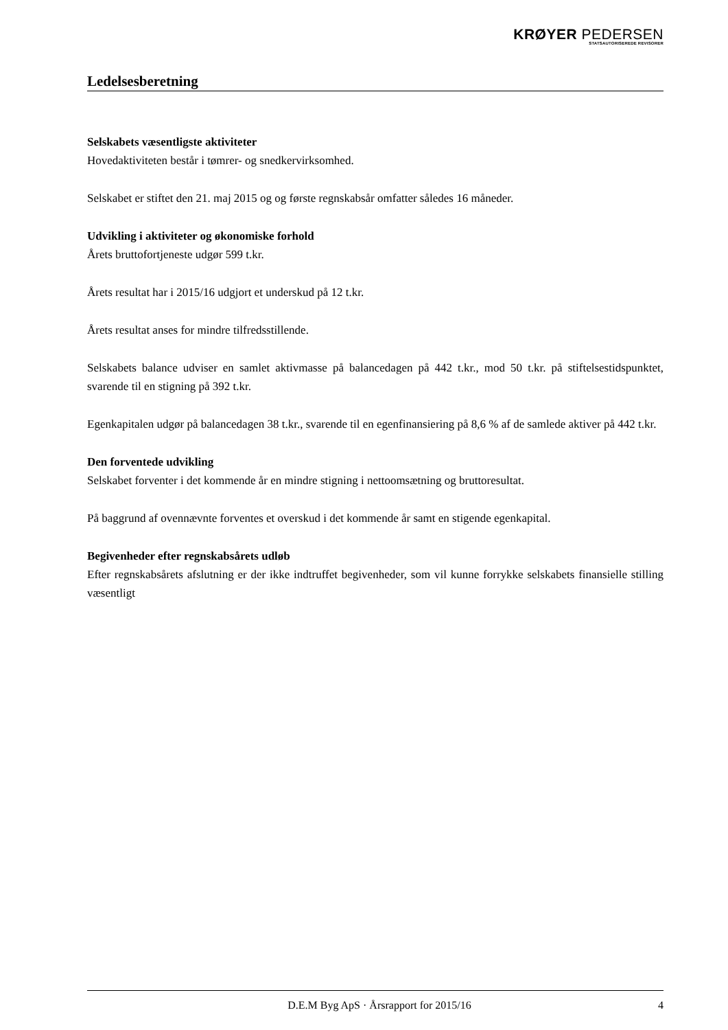KRØYER PEDERSEN
STATSAUTORISEREDE REVISORER
Ledelsesberetning
Selskabets væsentligste aktiviteter
Hovedaktiviteten består i tømrer- og snedkervirksomhed.
Selskabet er stiftet den 21. maj 2015 og og første regnskabsår omfatter således 16 måneder.
Udvikling i aktiviteter og økonomiske forhold
Årets bruttofortjeneste udgør 599 t.kr.
Årets resultat har i 2015/16 udgjort et underskud på 12 t.kr.
Årets resultat anses for mindre tilfredsstillende.
Selskabets balance udviser en samlet aktivmasse på balancedagen på 442 t.kr., mod 50 t.kr. på stiftelsestidspunktet, svarende til en stigning på 392 t.kr.
Egenkapitalen udgør på balancedagen 38 t.kr., svarende til en egenfinansiering på 8,6 % af de samlede aktiver på 442 t.kr.
Den forventede udvikling
Selskabet forventer i det kommende år en mindre stigning i nettoomsætning og bruttoresultat.
På baggrund af ovennævnte forventes et overskud i det kommende år samt en stigende egenkapital.
Begivenheder efter regnskabsårets udløb
Efter regnskabsårets afslutning er der ikke indtruffet begivenheder, som vil kunne forrykke selskabets finansielle stilling væsentligt
D.E.M Byg ApS · Årsrapport for 2015/16 4